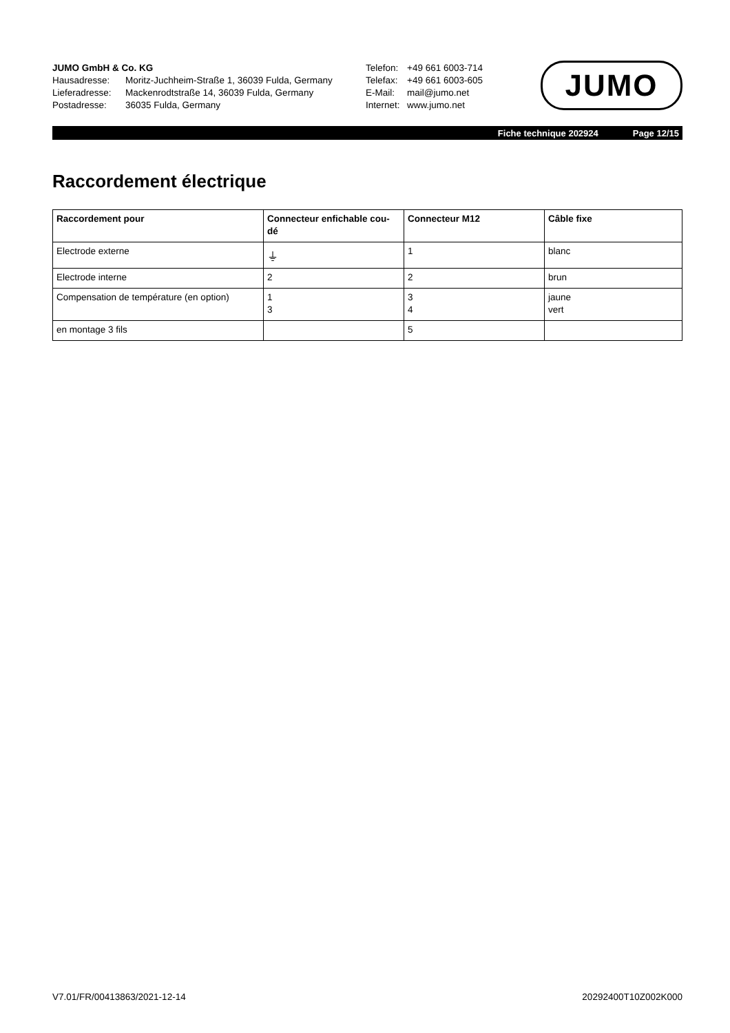JUMO GmbH & Co. KG
Hausadresse: Moritz-Juchheim-Straße 1, 36039 Fulda, Germany
Lieferadresse: Mackenrodtstraße 14, 36039 Fulda, Germany
Postadresse: 36035 Fulda, Germany
Telefon: +49 661 6003-714
Telefax: +49 661 6003-605
E-Mail: mail@jumo.net
Internet: www.jumo.net
JUMO
Fiche technique 202924 Page 12/15
Raccordement électrique
| Raccordement pour | Connecteur enfichable cou- dé | Connecteur M12 | Câble fixe |
| --- | --- | --- | --- |
| Electrode externe | ⏚ | 1 | blanc |
| Electrode interne | 2 | 2 | brun |
| Compensation de température (en option) | 1 3 | 3 4 | jaune vert |
| en montage 3 fils | | 5 | |
V7.01/FR/00413863/2021-12-14 20292400T10Z002K000